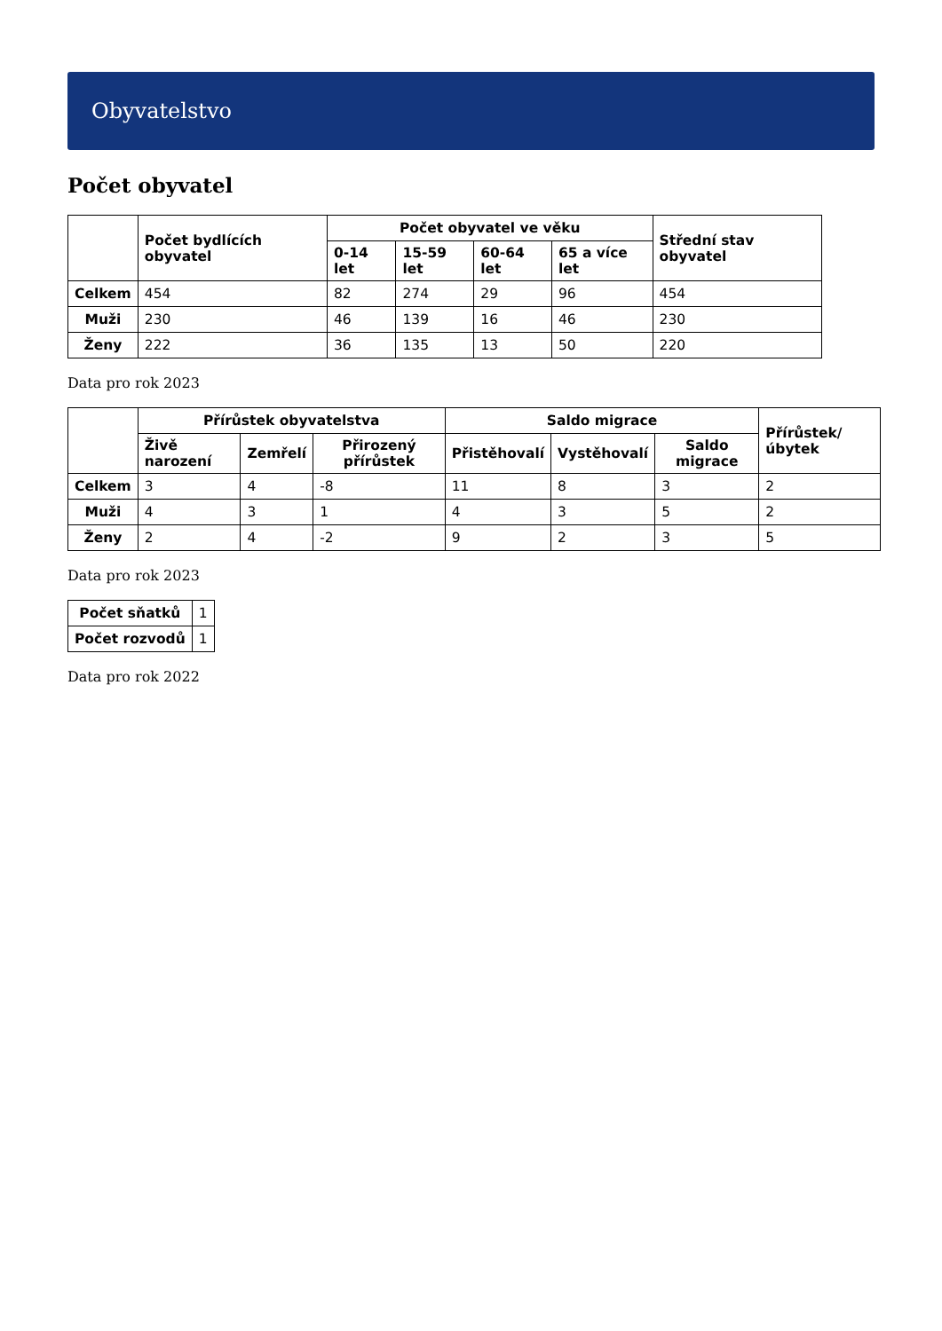Obyvatelstvo
Počet obyvatel
| | Počet bydlících obyvatel | Počet obyvatel ve věku | | | | Střední stav obyvatel |
| --- | --- | --- | --- | --- | --- | --- |
| | | 0-14 let | 15-59 let | 60-64 let | 65 a více let | |
| Celkem | 454 | 82 | 274 | 29 | 96 | 454 |
| Muži | 230 | 46 | 139 | 16 | 46 | 230 |
| Ženy | 222 | 36 | 135 | 13 | 50 | 220 |
Data pro rok 2023
| | Přírůstek obyvatelstva | | | Saldo migrace | | | Přírůstek/úbytek |
| --- | --- | --- | --- | --- | --- | --- | --- |
| | Živě narození | Zemřelí | Přirozený přírůstek | Přistěhovalí | Vystěhovalí | Saldo migrace | |
| Celkem | 3 | 4 | -8 | 11 | 8 | 3 | 2 |
| Muži | 4 | 3 | 1 | 4 | 3 | 5 | 2 |
| Ženy | 2 | 4 | -2 | 9 | 2 | 3 | 5 |
Data pro rok 2023
| Počet sňatků | 1 |
| Počet rozvodů | 1 |
Data pro rok 2022